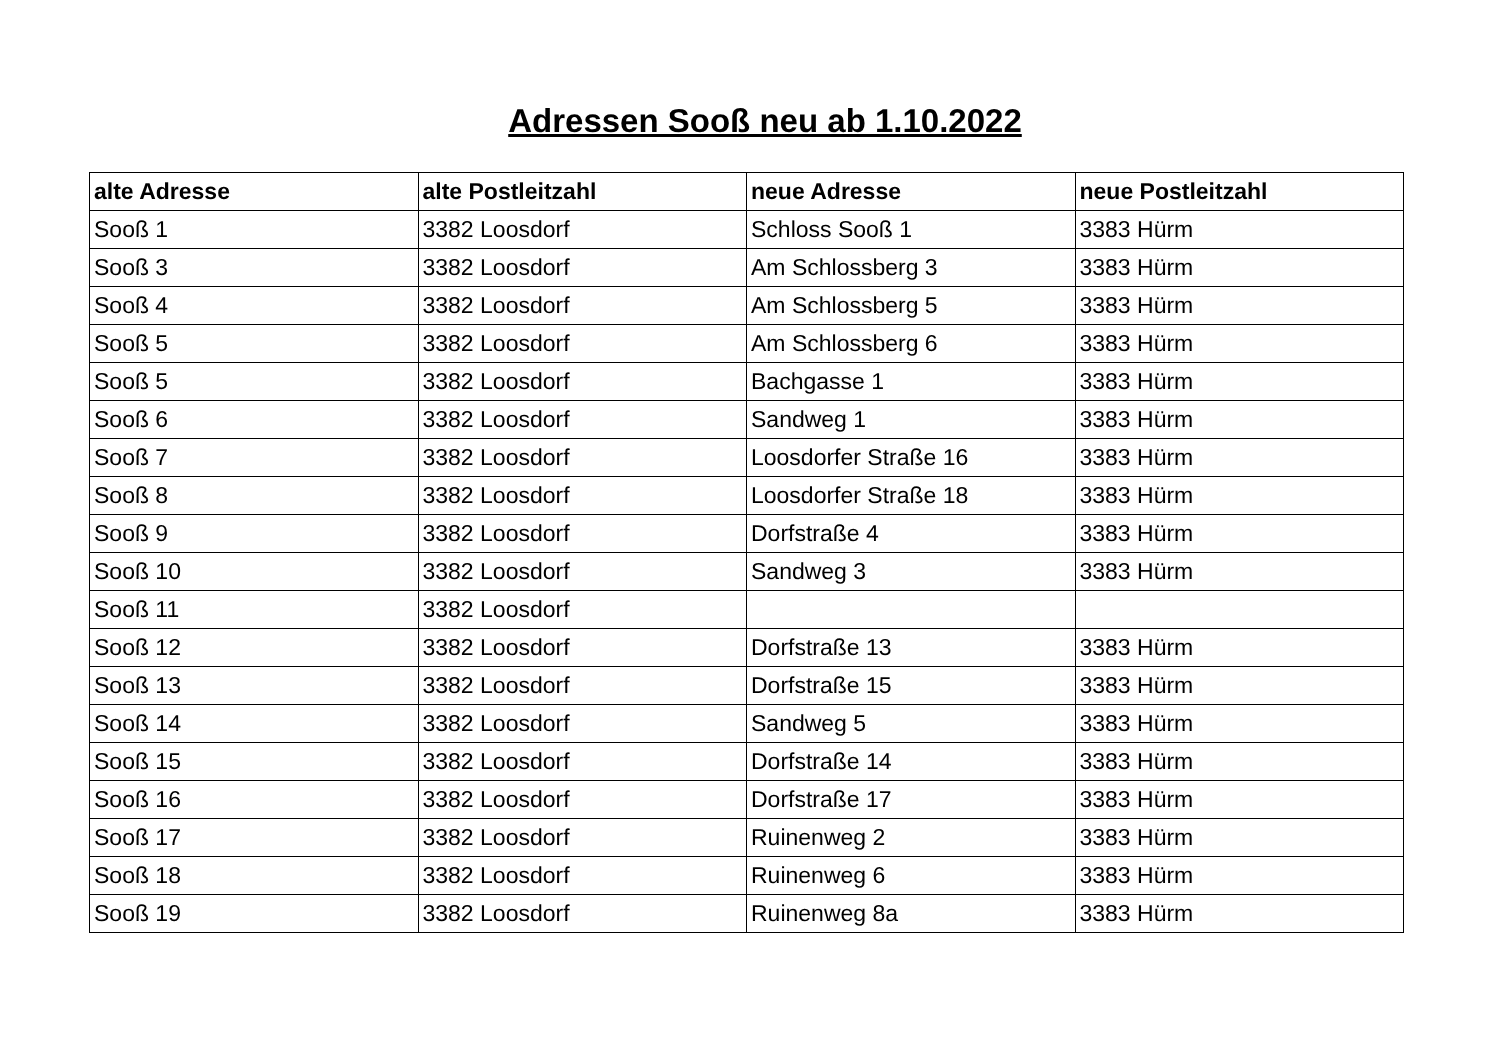Adressen Sooß neu ab 1.10.2022
| alte Adresse | alte Postleitzahl | neue Adresse | neue Postleitzahl |
| --- | --- | --- | --- |
| Sooß 1 | 3382 Loosdorf | Schloss Sooß 1 | 3383 Hürm |
| Sooß 3 | 3382 Loosdorf | Am Schlossberg 3 | 3383 Hürm |
| Sooß 4 | 3382 Loosdorf | Am Schlossberg 5 | 3383 Hürm |
| Sooß 5 | 3382 Loosdorf | Am Schlossberg 6 | 3383 Hürm |
| Sooß 5 | 3382 Loosdorf | Bachgasse 1 | 3383 Hürm |
| Sooß 6 | 3382 Loosdorf | Sandweg 1 | 3383 Hürm |
| Sooß 7 | 3382 Loosdorf | Loosdorfer Straße 16 | 3383 Hürm |
| Sooß 8 | 3382 Loosdorf | Loosdorfer Straße 18 | 3383 Hürm |
| Sooß 9 | 3382 Loosdorf | Dorfstraße 4 | 3383 Hürm |
| Sooß 10 | 3382 Loosdorf | Sandweg 3 | 3383 Hürm |
| Sooß 11 | 3382 Loosdorf | | |
| Sooß 12 | 3382 Loosdorf | Dorfstraße 13 | 3383 Hürm |
| Sooß 13 | 3382 Loosdorf | Dorfstraße 15 | 3383 Hürm |
| Sooß 14 | 3382 Loosdorf | Sandweg 5 | 3383 Hürm |
| Sooß 15 | 3382 Loosdorf | Dorfstraße 14 | 3383 Hürm |
| Sooß 16 | 3382 Loosdorf | Dorfstraße 17 | 3383 Hürm |
| Sooß 17 | 3382 Loosdorf | Ruinenweg 2 | 3383 Hürm |
| Sooß 18 | 3382 Loosdorf | Ruinenweg 6 | 3383 Hürm |
| Sooß 19 | 3382 Loosdorf | Ruinenweg 8a | 3383 Hürm |